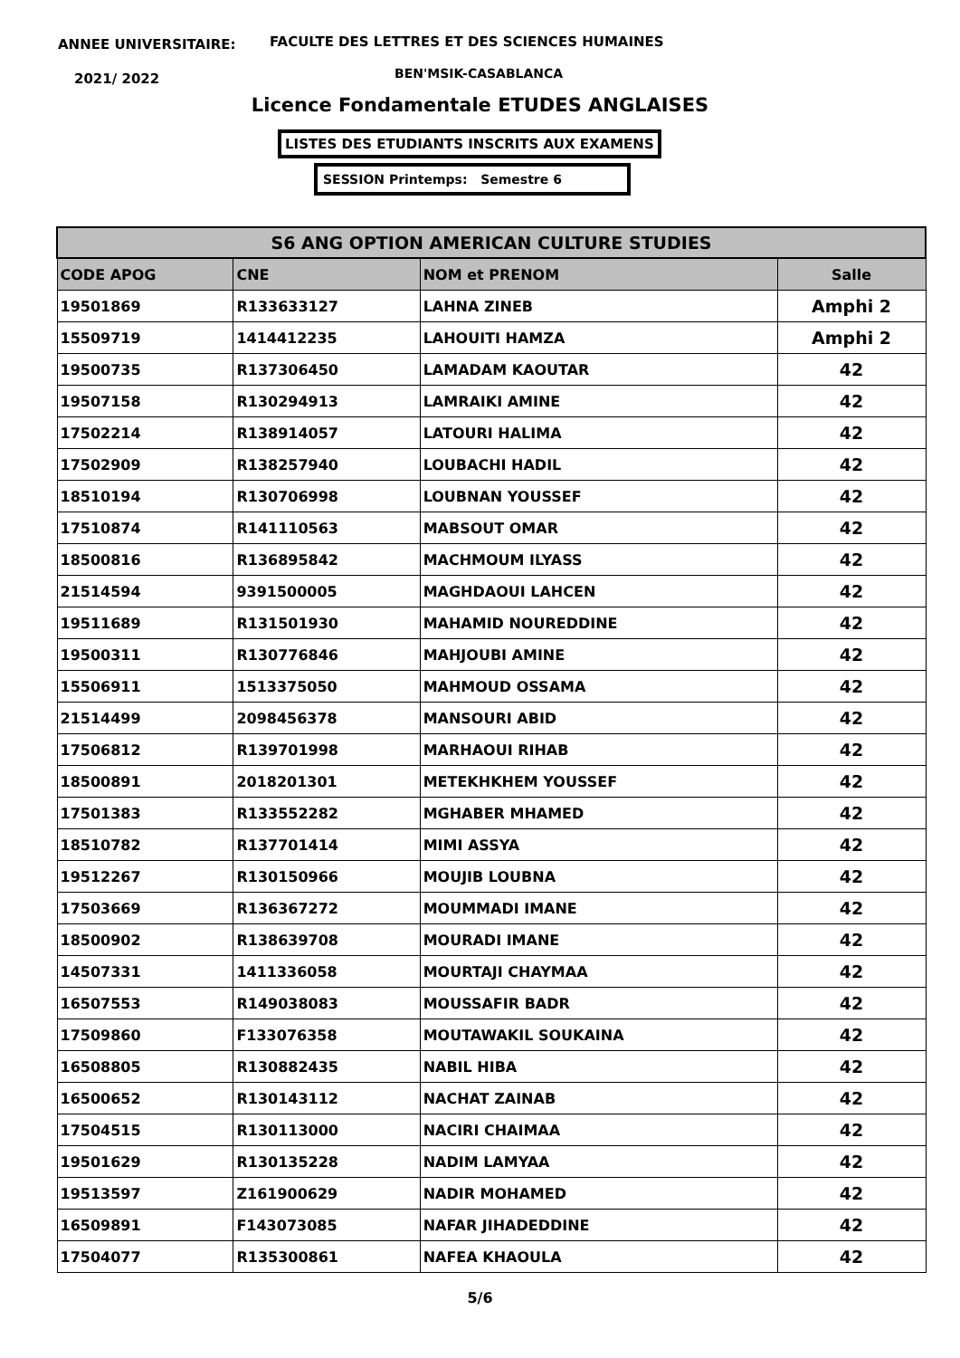ANNEE UNIVERSITAIRE:
FACULTE DES LETTRES ET DES SCIENCES HUMAINES
2021/ 2022 BEN'MSIK-CASABLANCA
Licence Fondamentale ETUDES ANGLAISES
LISTES DES ETUDIANTS INSCRITS AUX EXAMENS
SESSION Printemps: Semestre 6
| S6 ANG OPTION AMERICAN CULTURE STUDIES | | | |
| --- | --- | --- | --- |
| CODE APOG | CNE | NOM et PRENOM | Salle |
| 19501869 | R133633127 | LAHNA ZINEB | Amphi 2 |
| 15509719 | 1414412235 | LAHOUITI HAMZA | Amphi 2 |
| 19500735 | R137306450 | LAMADAM KAOUTAR | 42 |
| 19507158 | R130294913 | LAMRAIKI AMINE | 42 |
| 17502214 | R138914057 | LATOURI HALIMA | 42 |
| 17502909 | R138257940 | LOUBACHI HADIL | 42 |
| 18510194 | R130706998 | LOUBNAN YOUSSEF | 42 |
| 17510874 | R141110563 | MABSOUT OMAR | 42 |
| 18500816 | R136895842 | MACHMOUM ILYASS | 42 |
| 21514594 | 9391500005 | MAGHDAOUI LAHCEN | 42 |
| 19511689 | R131501930 | MAHAMID NOUREDDINE | 42 |
| 19500311 | R130776846 | MAHJOUBI AMINE | 42 |
| 15506911 | 1513375050 | MAHMOUD OSSAMA | 42 |
| 21514499 | 2098456378 | MANSOURI ABID | 42 |
| 17506812 | R139701998 | MARHAOUI RIHAB | 42 |
| 18500891 | 2018201301 | METEKHKHEM YOUSSEF | 42 |
| 17501383 | R133552282 | MGHABER MHAMED | 42 |
| 18510782 | R137701414 | MIMI ASSYA | 42 |
| 19512267 | R130150966 | MOUJIB LOUBNA | 42 |
| 17503669 | R136367272 | MOUMMADI IMANE | 42 |
| 18500902 | R138639708 | MOURADI IMANE | 42 |
| 14507331 | 1411336058 | MOURTAJI CHAYMAA | 42 |
| 16507553 | R149038083 | MOUSSAFIR BADR | 42 |
| 17509860 | F133076358 | MOUTAWAKIL SOUKAINA | 42 |
| 16508805 | R130882435 | NABIL HIBA | 42 |
| 16500652 | R130143112 | NACHAT ZAINAB | 42 |
| 17504515 | R130113000 | NACIRI CHAIMAA | 42 |
| 19501629 | R130135228 | NADIM LAMYAA | 42 |
| 19513597 | Z161900629 | NADIR MOHAMED | 42 |
| 16509891 | F143073085 | NAFAR JIHADEDDINE | 42 |
| 17504077 | R135300861 | NAFEA KHAOULA | 42 |
5/6